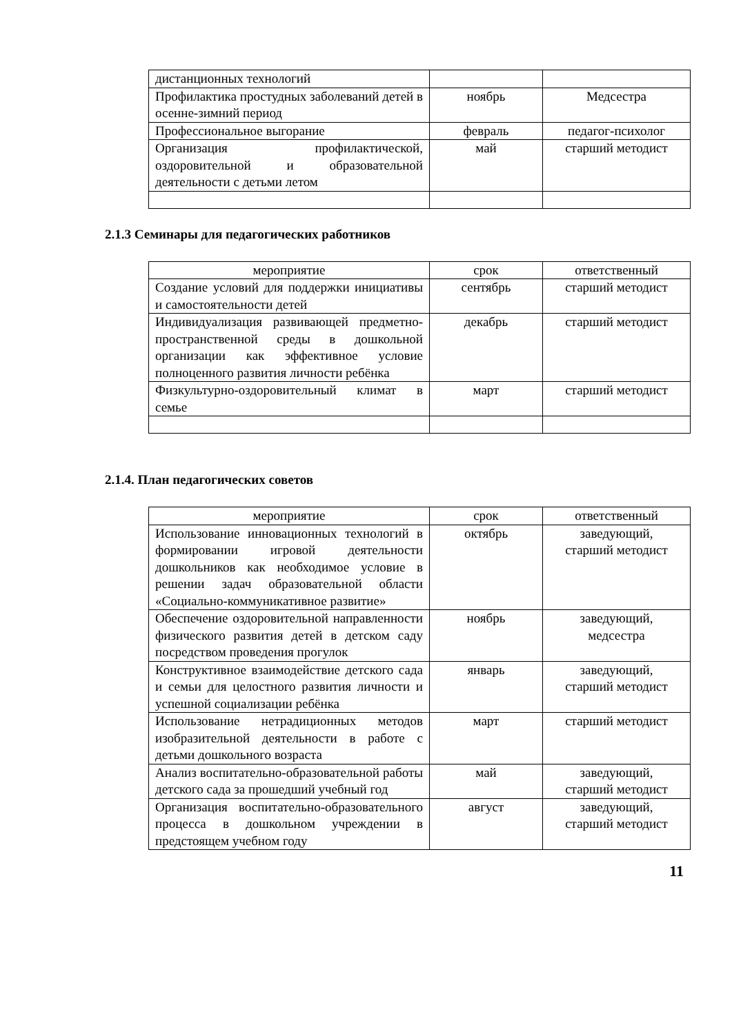| дистанционных технологий | | |
| Профилактика простудных заболеваний детей в осенне-зимний период | ноябрь | Медсестра |
| Профессиональное выгорание | февраль | педагог-психолог |
| Организация профилактической, оздоровительной и образовательной деятельности с детьми летом | май | старший методист |
2.1.3 Семинары для педагогических работников
| мероприятие | срок | ответственный |
| Создание условий для поддержки инициативы и самостоятельности детей | сентябрь | старший методист |
| Индивидуализация развивающей предметно-пространственной среды в дошкольной организации как эффективное условие полноценного развития личности ребёнка | декабрь | старший методист |
| Физкультурно-оздоровительный климат в семье | март | старший методист |
2.1.4. План педагогических советов
| мероприятие | срок | ответственный |
| Использование инновационных технологий в формировании игровой деятельности дошкольников как необходимое условие в решении задач образовательной области «Социально-коммуникативное развитие» | октябрь | заведующий, старший методист |
| Обеспечение оздоровительной направленности физического развития детей в детском саду посредством проведения прогулок | ноябрь | заведующий, медсестра |
| Конструктивное взаимодействие детского сада и семьи для целостного развития личности и успешной социализации ребёнка | январь | заведующий, старший методист |
| Использование нетрадиционных методов изобразительной деятельности в работе с детьми дошкольного возраста | март | старший методист |
| Анализ воспитательно-образовательной работы детского сада за прошедший учебный год | май | заведующий, старший методист |
| Организация воспитательно-образовательного процесса в дошкольном учреждении в предстоящем учебном году | август | заведующий, старший методист |
11